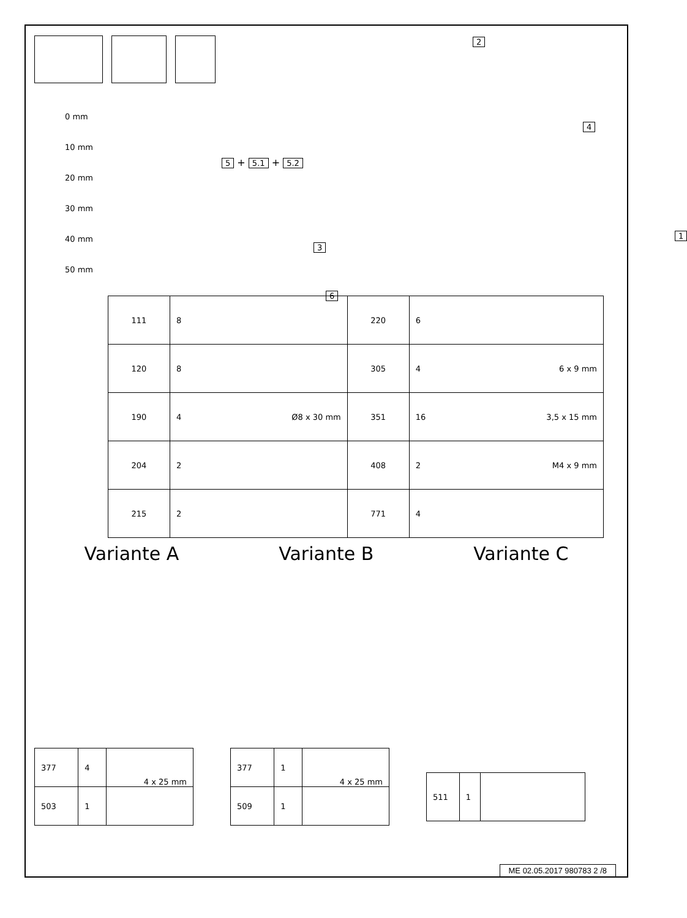0 mm
10 mm
20 mm
30 mm
40 mm
50 mm
2
4
5 + 5.1 + 5.2
1
3
6
| 111 | 8 | 220 | 6 |
| 120 | 8 | 305 | 4 6 x 9 mm |
| 190 | 4 Ø8 x 30 mm | 351 | 16 3,5 x 15 mm |
| 204 | 2 | 408 | 2 M4 x 9 mm |
| 215 | 2 | 771 | 4 |
Variante A Variante B Variante C
| 377 | 4 | 4 x 25 mm |
| 503 | 1 | |
| 377 | 1 | 4 x 25 mm |
| 509 | 1 | |
| 511 | 1 | |
ME 02.05.2017 980783 2 /8